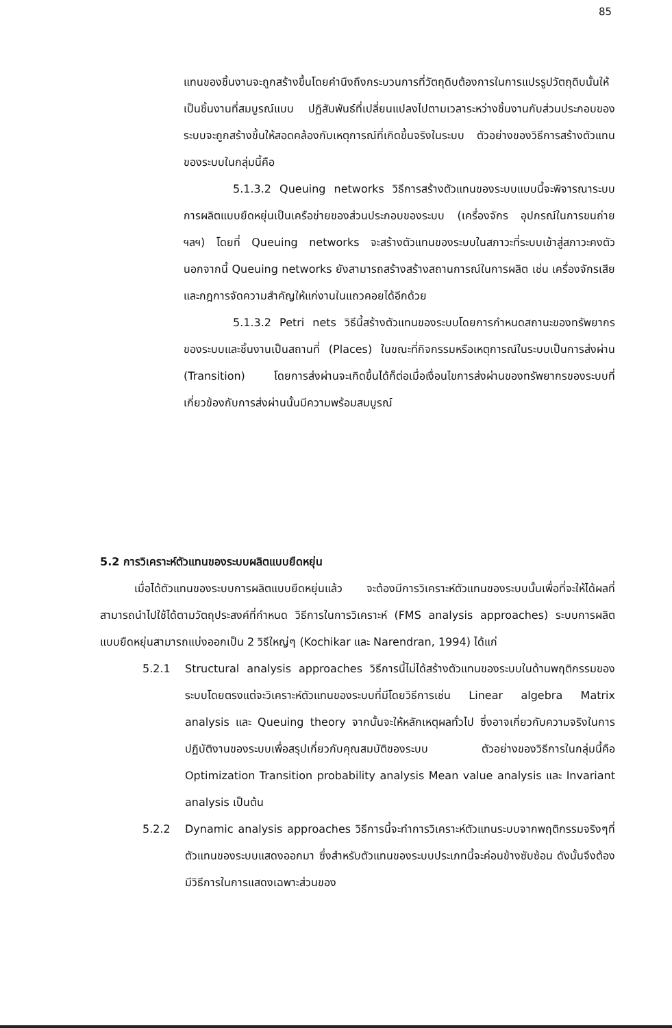85
แทนของชิ้นงานจะถูกสร้างขึ้นโดยคำนึงถึงกระบวนการที่วัตถุดิบต้องการในการแปรรูปวัตถุดิบนั้นให้เป็นชิ้นงานที่สมบูรณ์แบบ ปฏิสัมพันธ์ที่เปลี่ยนแปลงไปตามเวลาระหว่างชิ้นงานกับส่วนประกอบของระบบจะถูกสร้างขึ้นให้สอดคล้องกับเหตุการณ์ที่เกิดขึ้นจริงในระบบ ตัวอย่างของวิธีการสร้างตัวแทนของระบบในกลุ่มนี้คือ
5.1.3.2 Queuing networks วิธีการสร้างตัวแทนของระบบแบบนี้จะพิจารณาระบบการผลิตแบบยืดหยุ่นเป็นเครือข่ายของส่วนประกอบของระบบ (เครื่องจักร อุปกรณ์ในการขนถ่าย ฯลฯ) โดยที่ Queuing networks จะสร้างตัวแทนของระบบในสภาวะที่ระบบเข้าสู่สภาวะคงตัว นอกจากนี้ Queuing networks ยังสามารถสร้างสร้างสถานการณ์ในการผลิต เช่น เครื่องจักรเสีย และกฎการจัดความสำคัญให้แก่งานในแถวคอยได้อีกด้วย
5.1.3.2 Petri nets วิธีนี้สร้างตัวแทนของระบบโดยการกำหนดสถานะของทรัพยากรของระบบและชิ้นงานเป็นสถานที่ (Places) ในขณะที่กิจกรรมหรือเหตุการณ์ในระบบเป็นการส่งผ่าน (Transition) โดยการส่งผ่านจะเกิดขึ้นได้ก็ต่อเมื่อเงื่อนไขการส่งผ่านของทรัพยากรของระบบที่เกี่ยวข้องกับการส่งผ่านนั้นมีความพร้อมสมบูรณ์
5.2 การวิเคราะห์ตัวแทนของระบบผลิตแบบยืดหยุ่น
เมื่อได้ตัวแทนของระบบการผลิตแบบยืดหยุ่นแล้ว จะต้องมีการวิเคราะห์ตัวแทนของระบบนั้นเพื่อที่จะให้ได้ผลที่สามารถนำไปใช้ได้ตามวัตถุประสงค์ที่กำหนด วิธีการในการวิเคราะห์ (FMS analysis approaches) ระบบการผลิตแบบยืดหยุ่นสามารถแบ่งออกเป็น 2 วิธีใหญ่ๆ (Kochikar และ Narendran, 1994) ได้แก่
5.2.1 Structural analysis approaches วิธีการนี้ไม่ได้สร้างตัวแทนของระบบในด้านพฤติกรรมของระบบโดยตรงแต่จะวิเคราะห์ตัวแทนของระบบที่มีโดยวิธีการเช่น Linear algebra Matrix analysis และ Queuing theory จากนั้นจะให้หลักเหตุผลทั่วไป ซึ่งอาจเกี่ยวกับความจริงในการปฏิบัติงานของระบบเพื่อสรุปเกี่ยวกับคุณสมบัติของระบบ ตัวอย่างของวิธีการในกลุ่มนี้คือ Optimization Transition probability analysis Mean value analysis และ Invariant analysis เป็นต้น
5.2.2 Dynamic analysis approaches วิธีการนี้จะทำการวิเคราะห์ตัวแทนระบบจากพฤติกรรมจริงๆที่ตัวแทนของระบบแสดงออกมา ซึ่งสำหรับตัวแทนของระบบประเภทนี้จะค่อนข้างซับซ้อน ดังนั้นจึงต้องมีวิธีการในการแสดงเฉพาะส่วนของ